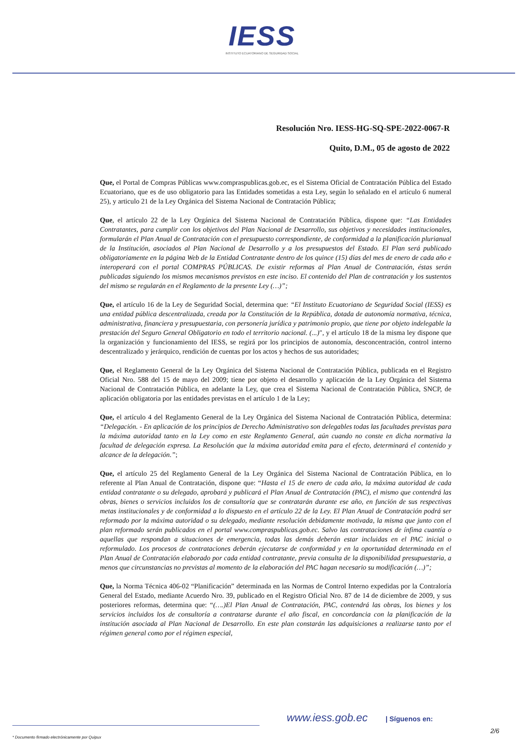IESS
INSTITUTO ECUATORIANO DE SEGURIDAD SOCIAL
Resolución Nro. IESS-HG-SQ-SPE-2022-0067-R
Quito, D.M., 05 de agosto de 2022
Que, el Portal de Compras Públicas www.compraspublicas.gob.ec, es el Sistema Oficial de Contratación Pública del Estado Ecuatoriano, que es de uso obligatorio para las Entidades sometidas a esta Ley, según lo señalado en el artículo 6 numeral 25), y articulo 21 de la Ley Orgánica del Sistema Nacional de Contratación Pública;
Que, el artículo 22 de la Ley Orgánica del Sistema Nacional de Contratación Pública, dispone que: “Las Entidades Contratantes, para cumplir con los objetivos del Plan Nacional de Desarrollo, sus objetivos y necesidades institucionales, formularán el Plan Anual de Contratación con el presupuesto correspondiente, de conformidad a la planificación plurianual de la Institución, asociados al Plan Nacional de Desarrollo y a los presupuestos del Estado. El Plan será publicado obligatoriamente en la página Web de la Entidad Contratante dentro de los quince (15) días del mes de enero de cada año e interoperará con el portal COMPRAS PÚBLICAS. De existir reformas al Plan Anual de Contratación, éstas serán publicadas siguiendo los mismos mecanismos previstos en este inciso. El contenido del Plan de contratación y los sustentos del mismo se regularán en el Reglamento de la presente Ley (…)”;
Que, el artículo 16 de la Ley de Seguridad Social, determina que: “El Instituto Ecuatoriano de Seguridad Social (IESS) es una entidad pública descentralizada, creada por la Constitución de la República, dotada de autonomía normativa, técnica, administrativa, financiera y presupuestaria, con personería jurídica y patrimonio propio, que tiene por objeto indelegable la prestación del Seguro General Obligatorio en todo el territorio nacional. (...)", y el artículo 18 de la misma ley dispone que la organización y funcionamiento del IESS, se regirá por los principios de autonomía, desconcentración, control interno descentralizado y jerárquico, rendición de cuentas por los actos y hechos de sus autoridades;
Que, el Reglamento General de la Ley Orgánica del Sistema Nacional de Contratación Pública, publicada en el Registro Oficial Nro. 588 del 15 de mayo del 2009; tiene por objeto el desarrollo y aplicación de la Ley Orgánica del Sistema Nacional de Contratación Pública, en adelante la Ley, que crea el Sistema Nacional de Contratación Pública, SNCP, de aplicación obligatoria por las entidades previstas en el artículo 1 de la Ley;
Que, el artículo 4 del Reglamento General de la Ley Orgánica del Sistema Nacional de Contratación Pública, determina: “Delegación. - En aplicación de los principios de Derecho Administrativo son delegables todas las facultades previstas para la máxima autoridad tanto en la Ley como en este Reglamento General, aún cuando no conste en dicha normativa la facultad de delegación expresa. La Resolución que la máxima autoridad emita para el efecto, determinará el contenido y alcance de la delegación.”;
Que, el artículo 25 del Reglamento General de la Ley Orgánica del Sistema Nacional de Contratación Pública, en lo referente al Plan Anual de Contratación, dispone que: “Hasta el 15 de enero de cada año, la máxima autoridad de cada entidad contratante o su delegado, aprobará y publicará el Plan Anual de Contratación (PAC), el mismo que contendrá las obras, bienes o servicios incluidos los de consultoría que se contratarán durante ese año, en función de sus respectivas metas institucionales y de conformidad a lo dispuesto en el artículo 22 de la Ley. El Plan Anual de Contratación podrá ser reformado por la máxima autoridad o su delegado, mediante resolución debidamente motivada, la misma que junto con el plan reformado serán publicados en el portal www.compraspublicas.gob.ec. Salvo las contrataciones de ínfima cuantía o aquellas que respondan a situaciones de emergencia, todas las demás deberán estar incluidas en el PAC inicial o reformulado. Los procesos de contrataciones deberán ejecutarse de conformidad y en la oportunidad determinada en el Plan Anual de Contratación elaborado por cada entidad contratante, previa consulta de la disponibilidad presupuestaria, a menos que circunstancias no previstas al momento de la elaboración del PAC hagan necesario su modificación (…)”;
Que, la Norma Técnica 406-02 “Planificación” determinada en las Normas de Control Interno expedidas por la Contraloría General del Estado, mediante Acuerdo Nro. 39, publicado en el Registro Oficial Nro. 87 de 14 de diciembre de 2009, y sus posteriores reformas, determina que: “(….)El Plan Anual de Contratación, PAC, contendrá las obras, los bienes y los servicios incluidos los de consultoría a contratarse durante el año fiscal, en concordancia con la planificación de la institución asociada al Plan Nacional de Desarrollo. En este plan constarán las adquisiciones a realizarse tanto por el régimen general como por el régimen especial,
www.iess.gob.ec | Síguenos en:
2/6
* Documento firmado electrónicamente por Quipux